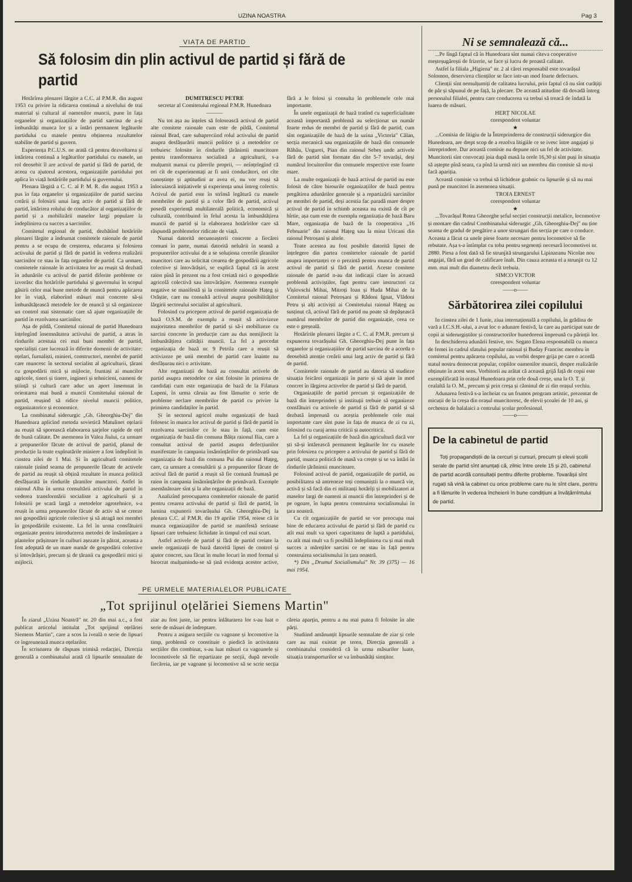UZINA NOASTRA Pag 3
VIAȚA DE PARTID
Să folosim din plin activul de partid și fără de partid
Hotărîrea plenarei lărgite a C.C. al P.M.R. din august 1953 cu privire la ridicarea continuă a nivelului de trai material și cultural al oamenilor muncii, pune în fața organelor și organizațiilor de partid sarcina de a-și îmbunătăți munca lor și a întări permanent legăturile partidului cu masele pentru obținerea rezultatelor stabilite de partid și guvern.
Experiența P.C.U.S. ne arată că pentru dezvoltarea și întărirea continuă a legăturilor partidului cu masele, un rol deosebit îl are activul de partid și fără de partid, de aceea cu ajutorul acestora, organizațiile partidului pot aplica în viață hotărîrile partidului și guvernului.
Plenara lărgită a C. C. al P. M. R. din august 1953 a pus în fața organelor și organizațiilor de partid sarcina creării și folosirii unui larg activ de partid și fără de partid, întărirea rolului de conducător al organizațiilor de partid și a mobilizării maselor largi populare la îndeplinirea cu succes a sarcinilor.
Comitetul regional de partid, dezbătînd hotărîrile plenarei lărgite a îndrumat comitetele raionale de partid pentru a se ocupa de creșterea, educarea și folosirea activului de partid și fără de partid în vederea realizării sarcinilor ce stau în fața organelor de partid. Ca urmare, comitetele raionale în activitatea lor au reușit să dezbată în adunările cu activul de partid diferite probleme ce izvorăsc din hotărîrile partidului și guvernului în scopul găsirii celor mai bune metode de muncă pentru aplicarea lor în viață, elaborînd măsuri mai concrete să-și îmbunătățească metodele lor de muncă și să organizeze un control mai sistematic care să ajute organizațiile de partid în rezolvarea sarcinilor.
Așa de pildă, Comitetul raional de partid Hunedoara înțelegînd însemnătatea activului de partid, a atras în rîndurile acestuia cei mai buni membri de partid, specialiști care lucrează în diferite domenii de activitate: oțelari, furnaliști, minieri, constructori, membri de partid care muncesc în sectorul socialist al agriculturii, țărani cu gospodării mică și mijlocie, fruntași ai muncilor agricole, tineri și tinere, ingineri și tehnicieni, oameni de știință și cultură care aduc un aport însemnat în orientarea mai bună a muncii Comitetului raional de partid, reușind să ridice nivelul muncii politice, organizatorice și economice.
La combinatul siderurgic „Gh. Gheorghiu-Dej" din Hunedoara aplicînd metoda sovietică Matulinet oțelarii au reușit să sporească elaborarea șarjelor rapide de oțel de bună calitate. De asemenea în Valea Jiului, ca urmare a propunerilor făcute de activul de partid, planul de producție la toate exploatările miniere a fost îndeplinit în cinstea zilei de 1 Mai. Și în agricultură comitetele raionale ținînd seama de propunerile făcute de activele de partid au reușit să obțină rezultate în munca politică desfășurată în rîndurile țăranilor muncitori. Astfel în raionul Alba în urma consultării activului de partid în vederea transformării socialiste a agriculturii și a folosirii pe scară largă a metodelor agrotehnice, s-a reușit în urma propunerilor făcute de activ să se creeze noi gospodării agricole colective și să atragă noi membri în gospodăriile existente. La fel în urma consfătuirii organizate pentru introducerea metodei de însămînțare a plantelor prășitoare în cuiburi așezate în pătrat, aceasta a fost adoptată de un mare număr de gospodării colective și întovărășiri, precum și de țăranii cu gospodării mici și mijlocii.
DUMITRESCU PETRE
secretar al Comitetului regional P.M.R. Hunedoara
———
Nu tot așa au înțeles să folosească activul de partid alte comitete raionale cum este de pildă, Comitetul raional Brad, care subapreciind rolul activului de partid asupra desfășurării muncii politice și a metodelor ce trebuiesc folosite în rîndurile țărănimii muncitoare pentru transformarea socialistă a agriculturii, s-a mulțumit numai cu părerile proprii, — neînțelegînd că ori cît de experimentați ar fi unii conducători, ori cîte cunoștințe și aptitudini ar avea ei, nu vor reuși să înlocuiască inițiativele și experiența unui întreg colectiv. Activul de partid este în strînsă legătură cu masele membrilor de partid și a celor fără de partid, activul posedă experiență multilaterală politică, economică și culturală, contribuind în felul acesta la îmbunătățirea muncii de partid și la elaborarea hotărîrilor care să răspundă problemelor ridicate de viață.
Numai datorită necunoașterii concrete a fiecărei comuni în parte, numai datorită neluării în seamă a propunerilor activului de a se soluționa cererile țăranilor muncitori care au solicitat crearea de gospodării agricole colective și întovărășiri, se explică faptul că în acest raion pînă în prezent nu a fost creiată nici o gospodărie agricolă colectivă sau întovărășire. Asemenea exemple negative se manifestă și la comitetele raionale Hațeg și Orăștie, care nu consultă activul asupra posibilităților lărgirii sectorului socialist al agriculturii.
Folosind cu pricepere activul de partid organizația de bază O.S.M. de exemplu a reușit să activizeze majoritatea membrilor de partid și să-i mobilizeze cu sarcini concrete în producție care au dus nemijlocit la îmbunătățirea calității muncii. La fel a procedat organizația de bază nr. 9 Petrila care a reușit să activizeze pe unii membri de partid care înainte nu desfășurau nici o activitate.
Alte organizații de bază au consultat activele de partid asupra metodelor ce sînt folosite în primirea de candidați cum este organizația de bază de la Filatura Lupeni, în urma căruia au fost lămurite o serie de probleme neclare membrilor de partid cu privire la primirea candidaților în partid.
Și în sectorul agricol multe organizații de bază folosesc în munca lor activul de partid și fără de partid în rezolvarea sarcinilor ce le stau în față, cum este organizația de bază din comuna Băița raionul Ilia, care a consultat activul de partid asupra defecțiunilor manifestate în campania însămînțărilor de primăvară sau organizația de bază din comuna Pui din raionul Hațeg, care, ca urmare a consultării și a propunerilor făcute de activul fără de partid a reușit să fie comună fruntașă pe raion în campania însămînțărilor de primăvară. Exemple asemănătoare sînt și la alte organizații de bază.
Analizînd preocuparea comitetelor raionale de partid pentru crearea activului de partid și fără de partid, în lumina expunerii tovarășului Gh. Gheorghiu-Dej la plenara C.C. al P.M.R. din 19 aprilie 1954, reiese că în munca organizațiilor de partid se manifestă serioase lipsuri care trebuiesc lichidate în timpul cel mai scurt.
Astfel activele de partid și fără de partid creiate la unele organizații de bază datorită lipsei de control și ajutor concret, sau făcut în multe locuri în mod formal și birocrat mulțumindu-se să țină evidența acestor active, fără a le folosi și consulta în problemele cele mai importante.
În unele organizații de bază tratînd cu superficialitate această importantă problemă au selecționat un număr foarte redus de membri de partid și fără de partid, cum sînt organizațiile de bază de la uzina „Victoria" Călan, secția mecanică sau organizațiile de bază din comunele Răhău, Ungurei, Pian din raionul Sebeș unde activele fără de partid sînt formate din cîte 5-7 tovarăși, deși numărul locuitorilor din comunele respective este foarte mare.
La multe organizații de bază activul de partid nu este folosit de către birourile organizațiilor de bază pentru pregătirea adunărilor generale și a repartizării sarcinilor pe membri de partid, deși acestia fac paradă mare despre activul de partid în schimb aceasta nu există de cît pe hîrtie, așa cum este de exemplu organizația de bază Baru Mare, organizația de bază de la cooperativa „16 Februarie" din raionul Hațeg sau la mina Uricani din raionul Petroșani și altele.
Toate acestea au fost posibile datorită lipsei de înțelegere din partea comitetelor raionale de partid asupra importanței ce o prezintă pentru munca de partid activul de partid și fără de partid. Aceste comitete raionale de partid n-au dat indicații clare în această problemă activiștilor, fapt pentru care instructori ca Vișlovschi Mihai, Mitroți Ioan și Huda Mihai de la Comitetul raional Petroșani și Rădoni Ignat, Vlădoni Petru și alți activiști ai Comitetului raional Hațeg au susținut că, activul fără de partid nu poate să depășească numărul membrilor de partid din organizație, ceea ce este o greșeală.
Hotărîrile plenarei lărgite a C. C. al P.M.R. precum și expunerea tovarășului Gh. Gheorghiu-Dej pune în fața organelor și organizațiilor de partid sarcina de a acorda o deosebită atenție creării unui larg activ de partid și fără de partid.
Comitetele raionale de partid au datoria să studieze situația feicărei organizații în parte și să ajute în mod concret în lărgirea activelor de partid și fără de partid.
Organizațiile de partid precum și organizațiile de bază din întreprinderi și instituții trebuie să organizeze consfătuiri cu activele de partid și fără de partid și să dezbată împreună cu aceștia problemele cele mai importante care sînt puse în fața de munca de zi cu zi, folosind cu curaj arma criticii și autocriticii.
La fel și organizațiile de bază din agricultură dacă vor ști să-și întărească permanent legăturile lor cu masele prin folosirea cu pricepere a activului de partid și fără de partid, munca politică de masă va crește și se va întări în rîndurile țărănimii muncitoare.
Folosind activul de partid, organizațiile de partid, au posibilitatea să antreneze toți comuniștii la o muncă vie, activă și să facă din ei militanți hotărîți și mobilizatori ai maselor largi de oameni ai muncii din întreprinderi și de pe ogoare, în lupta pentru construirea socialismului în țara noastră.
Cu cît organizațiile de partid se vor preocupa mai bine de educarea activului de partid și fără de partid cu atît mai mult va spori capacitatea de luptă a partidului, cu atît mai mult va fi posibilă îndeplinirea cu și mai mult succes a măreților sarcini ce ne stau în față pentru construirea socialismului în țara noastră.
*) Din „Drumul Socialismului" Nr. 39 (375) — 16 mai 1954.
Ni se semnalează că...
...Pe lîngă faptul că în Hunedoara sînt numai cîteva cooperative meșteșugărești de frizerie, se face și lucru de proastă calitate.
Astfel la filiala „Higiena" nr. 2 al cărei responsabil este tovarășul Solomon, deservirea clienților se face intr-un mod foarte defectuos.
Clienții sînt nemulțumiți de calitatea lucrului, prin faptul că nu sînt curățiți de păr și săpunul de pe față, la plecare. De această atitudine dă dovadă întreg personalul filialei, pentru care conducerea va trebui să treacă de îndată la luarea de măsuri.
HERȚ NICOLAE
corespondent voluntar
★
...Comisia de litigiu de la Întreprinderea de construcții siderurgice din Hunedoara, are drept scop de a rezolva litigiile ce se ivesc între angajați și întreprindere. Dar această comisie nu depune nici un fel de activitate. Muncitorii sînt convocați joia după masă la orele 16,30 și sînt puși în situația să aștepte pînă seara, ca pînă la urmă nici un membru din comisie să nu-și facă apariția.
Această comisie va trebui să lichideze grabnic cu lipsurile și să nu mai pună pe muncitori în asemenea situații.
TROIA ERNEST
corespondent voluntar
★
...Tovarășul Rotea Gheorghe șeful secției construcții metalice, locomotive și montare din cadrul Combinatului siderurgic „Gh. Gheorghiu-Dej" nu ține seama de gradul de pregătire a unor strungari din secția pe care o conduce. Aceasta a făcut ca unele piese foarte necesare pentru locomotive să fie rebutate. Așa s-a întîmplat cu toba pentru segmenți necesară locomotivei nr. 2880. Piesa a fost dată să fie strunjită strungarului Lipinzeanu Nicolae nou angajat, fără un grad de calificare înalt. Din cauza aceasta el a strunjit cu 12 mm. mai mult din diametru decît trebuia.
SIMCO VICTOR
corespondent voluntar
——o——
Sărbătorirea zilei copilului
In cinstea zilei de 1 Iunie, ziua internațională a copilului, în grădina de vară a I.C.S.H.-ului, a avut loc o adunare festivă, la care au participat sute de copii ai siderurgiștilor și constructorilor hunedoreni împreună cu părinții lor.
In deschiderea adunării festive, tov. Segato Elena responsabilă cu munca de femei în cadrul sfatului popular raional și Buday Francisc membru în comitetul pentru apărarea copilului, au vorbit despre grija pe care o acordă statul nostru democrat popular, copiilor oamenilor muncii, despre realizările obținute în acest sens. Vorbitorii au arătat că această grijă față de copii este exemplificată în orașul Hunedoara prin cele două creșe, una la O. T. și cealaltă la O. M., precum și prin creșa și căminul de zi din orașul vechiu.
Adunarea festivă s-a încheiat cu un frumos program artistic, prezentat de micuții de la creșa din orașul muncitoresc, de elevii școalei de 10 ani, și orchestra de balalaici a centrului școlar profesional.
——o——
De la cabinetul de partid
Toți propagandiștii de la cercuri și cursuri, precum și elevii școlii serale de partid sînt anunțați că, zilnic între orele 15 și 20, cabinetul de partid acordă consultații pentru diferite probleme. Tovarășii sînt rugați să vină la cabinet cu orice probleme care nu le sînt clare, pentru a fi lămurite în vederea încheierii în bune condițiuni a învățămîntului de partid.
PE URMELE MATERIALELOR PUBLICATE
„Tot sprijinul oțelăriei Siemens Martin"
În ziarul „Uzina Noastră" nr. 20 din mai a.c., a fost publicat articolul intitulat „Tot sprijinul oțelăriei Siemens Martin", care a scos la iveală o serie de lipsuri ce îngreunează munca oțelarilor.
În scrisoarea de răspuns trimisă redacției, Direcția generală a combinatului arată că lipsurile semnalate de ziar au fost juste, iar pentru înlăturarea lor s-au luat o serie de măsuri de îndreptare.
Pentru a asigura secțiile cu vagoane și locomotive la timp, problemă ce constituie o piedică în activitatea secțiilor din combinat, s-au luat măsuri ca vagoanele și locomotivele să fie repartizate pe secții, după nevoile fiecăreia, iar pe vagoane și locomotive să se scrie secția căreia aparțin, pentru a nu mai putea fi folosite în alte părți.
Studiind amănunțit lipsurile semnalate de ziar și cele care au mai existat pe teren, Direcția generală a combinatului consideră că în urma măsurilor luate, situația transporturilor se va îmbunătăți simțitor.